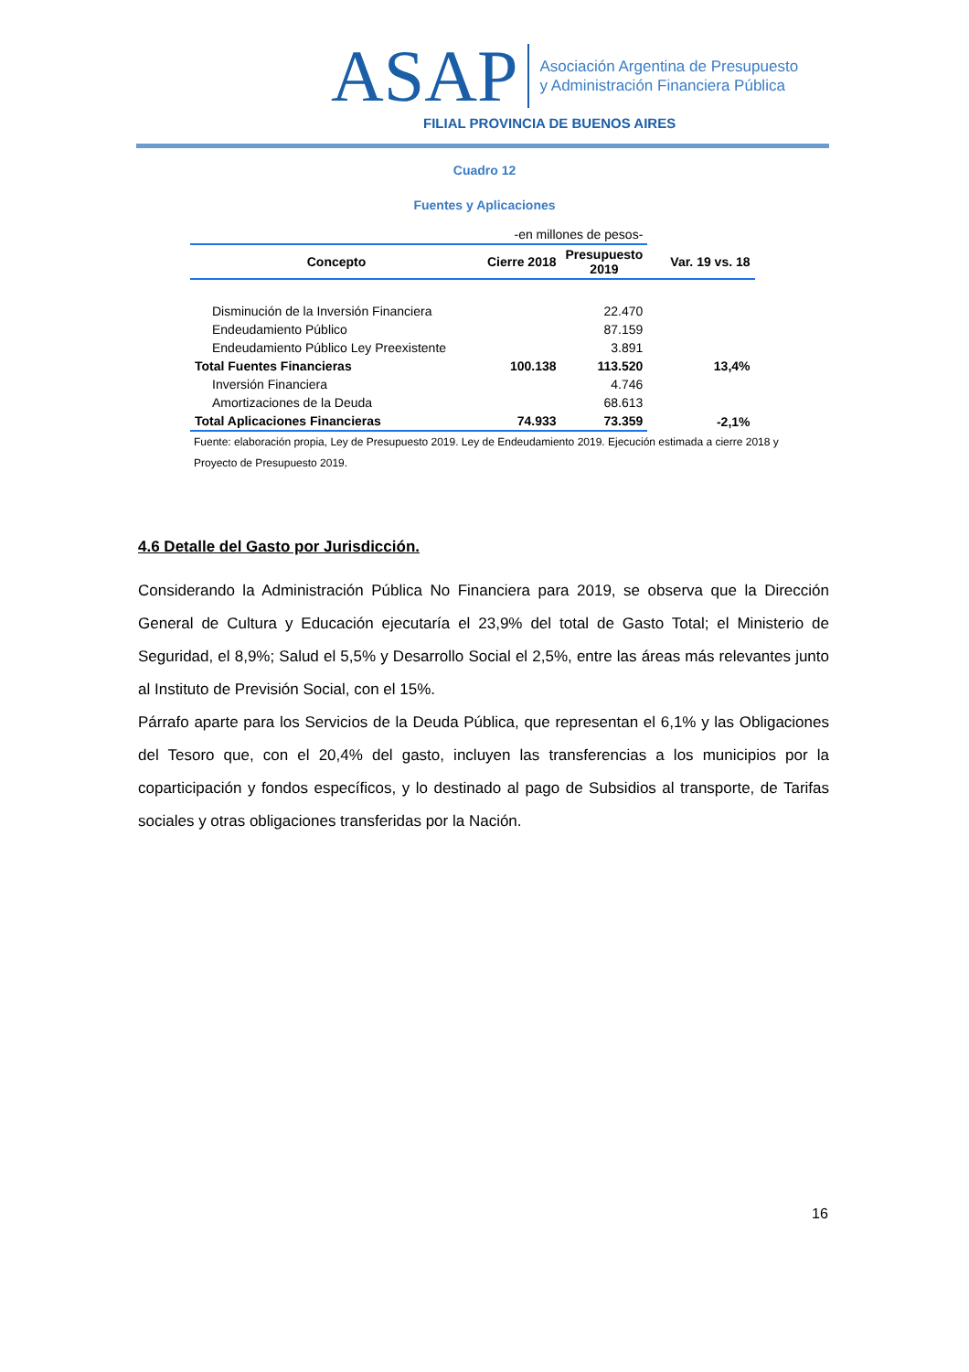ASAP
Asociación Argentina de Presupuesto
y Administración Financiera Pública
FILIAL PROVINCIA DE BUENOS AIRES
Cuadro 12
Fuentes y Aplicaciones
| -en millones de pesos- | | | |
| Concepto | Cierre 2018 | Presupuesto 2019 | Var. 19 vs. 18 |
| Disminución de la Inversión Financiera | | 22.470 | |
| Endeudamiento Público | | 87.159 | |
| Endeudamiento Público Ley Preexistente | | 3.891 | |
| Total Fuentes Financieras | 100.138 | 113.520 | 13,4% |
| Inversión Financiera | | 4.746 | |
| Amortizaciones de la Deuda | | 68.613 | |
| Total Aplicaciones Financieras | 74.933 | 73.359 | -2,1% |
Fuente: elaboración propia, Ley de Presupuesto 2019. Ley de Endeudamiento 2019. Ejecución estimada a cierre 2018 y Proyecto de Presupuesto 2019.
4.6 Detalle del Gasto por Jurisdicción.
Considerando la Administración Pública No Financiera para 2019, se observa que la Dirección General de Cultura y Educación ejecutaría el 23,9% del total de Gasto Total; el Ministerio de Seguridad, el 8,9%; Salud el 5,5% y Desarrollo Social el 2,5%, entre las áreas más relevantes junto al Instituto de Previsión Social, con el 15%.
Párrafo aparte para los Servicios de la Deuda Pública, que representan el 6,1% y las Obligaciones del Tesoro que, con el 20,4% del gasto, incluyen las transferencias a los municipios por la coparticipación y fondos específicos, y lo destinado al pago de Subsidios al transporte, de Tarifas sociales y otras obligaciones transferidas por la Nación.
16